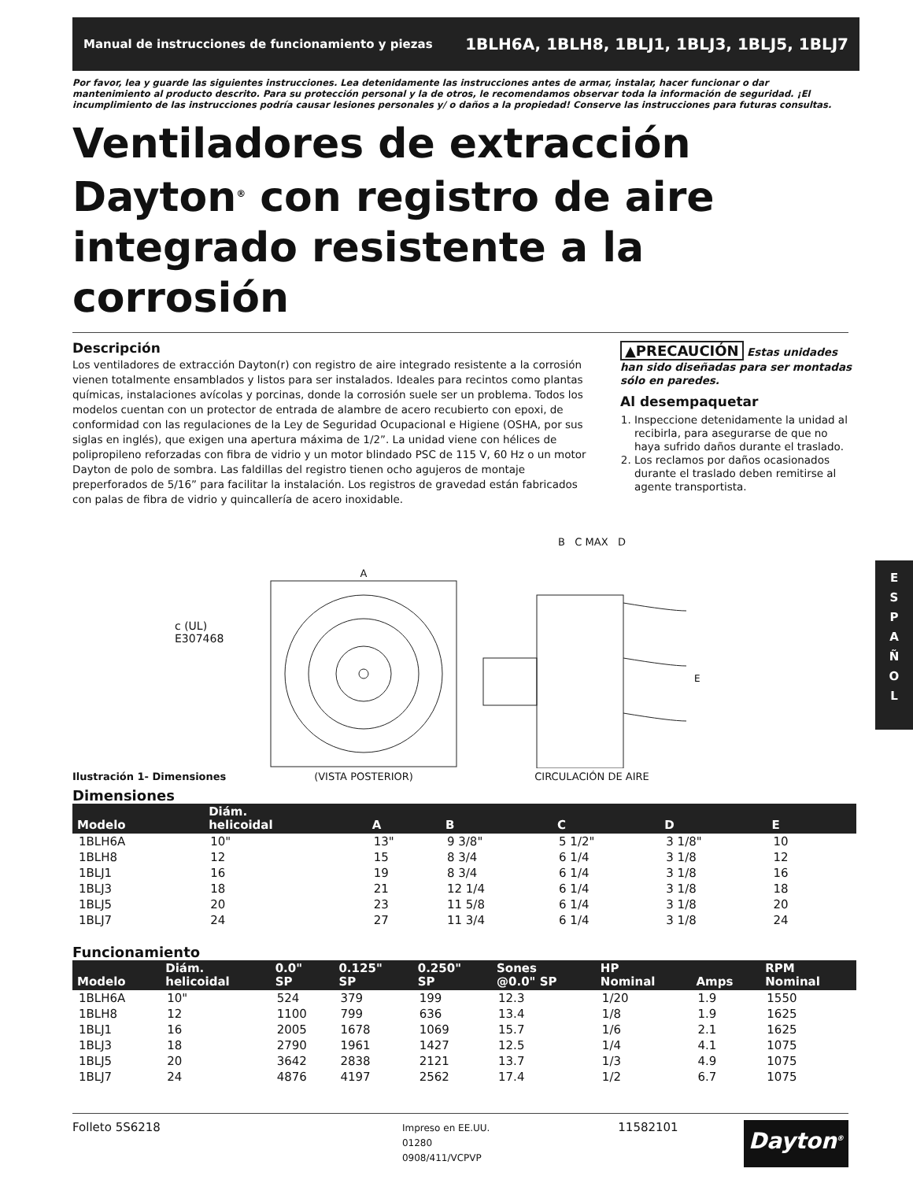Manual de instrucciones de funcionamiento y piezas 1BLH6A, 1BLH8, 1BLJ1, 1BLJ3, 1BLJ5, 1BLJ7
Por favor, lea y guarde las siguientes instrucciones. Lea detenidamente las instrucciones antes de armar, instalar, hacer funcionar o dar mantenimiento al producto descrito. Para su protección personal y la de otros, le recomendamos observar toda la información de seguridad. ¡El incumplimiento de las instrucciones podría causar lesiones personales y/ o daños a la propiedad! Conserve las instrucciones para futuras consultas.
Ventiladores de extracción Dayton<sup>®</sup> con registro de aire integrado resistente a la corrosión
Descripción
Los ventiladores de extracción Dayton(r) con registro de aire integrado resistente a la corrosión vienen totalmente ensamblados y listos para ser instalados. Ideales para recintos como plantas químicas, instalaciones avícolas y porcinas, donde la corrosión suele ser un problema. Todos los modelos cuentan con un protector de entrada de alambre de acero recubierto con epoxi, de conformidad con las regulaciones de la Ley de Seguridad Ocupacional e Higiene (OSHA, por sus siglas en inglés), que exigen una apertura máxima de 1/2”. La unidad viene con hélices de polipropileno reforzadas con fibra de vidrio y un motor blindado PSC de 115 V, 60 Hz o un motor Dayton de polo de sombra. Las faldillas del registro tienen ocho agujeros de montaje preperforados de 5/16” para facilitar la instalación. Los registros de gravedad están fabricados con palas de fibra de vidrio y quincallería de acero inoxidable.
▲PRECAUCIÓN Estas unidades han sido diseñadas para ser montadas sólo en paredes.
Al desempaquetar
1. Inspeccione detenidamente la unidad al recibirla, para asegurarse de que no haya sufrido daños durante el traslado.
2. Los reclamos por daños ocasionados durante el traslado deben remitirse al agente transportista.
c (UL) E307468
Ilustración 1- Dimensiones
A
(VISTA POSTERIOR)
B C MAX D
E
CIRCULACIÓN DE AIRE
E
S
P
A
Ñ
O
L
Dimensiones
| Modelo | Diám. helicoidal | A | B | C | D | E | |
| --- | --- | --- | --- | --- | --- | --- | --- |
| 1BLH6A | 10" | 13" | 9 3/8" | 5 1/2" | 3 1/8" | 10 | |
| 1BLH8 | 12 | 15 | 8 3/4 | 6 1/4 | 3 1/8 | 12 | |
| 1BLJ1 | 16 | 19 | 8 3/4 | 6 1/4 | 3 1/8 | 16 | |
| 1BLJ3 | 18 | 21 | 12 1/4 | 6 1/4 | 3 1/8 | 18 | |
| 1BLJ5 | 20 | 23 | 11 5/8 | 6 1/4 | 3 1/8 | 20 | |
| 1BLJ7 | 24 | 27 | 11 3/4 | 6 1/4 | 3 1/8 | 24 | |
Funcionamiento
| Modelo | Diám. helicoidal | 0.0" SP | 0.125" SP | 0.250" SP | Sones @0.0" SP | HP Nominal | Amps | RPM Nominal |
| --- | --- | --- | --- | --- | --- | --- | --- | --- |
| 1BLH6A | 10" | 524 | 379 | 199 | 12.3 | 1/20 | 1.9 | 1550 |
| 1BLH8 | 12 | 1100 | 799 | 636 | 13.4 | 1/8 | 1.9 | 1625 |
| 1BLJ1 | 16 | 2005 | 1678 | 1069 | 15.7 | 1/6 | 2.1 | 1625 |
| 1BLJ3 | 18 | 2790 | 1961 | 1427 | 12.5 | 1/4 | 4.1 | 1075 |
| 1BLJ5 | 20 | 3642 | 2838 | 2121 | 13.7 | 1/3 | 4.9 | 1075 |
| 1BLJ7 | 24 | 4876 | 4197 | 2562 | 17.4 | 1/2 | 6.7 | 1075 |
Folleto 5S6218
Impreso en EE.UU.
01280
0908/411/VCPVP
11582101
Dayton<sup>®</sup>